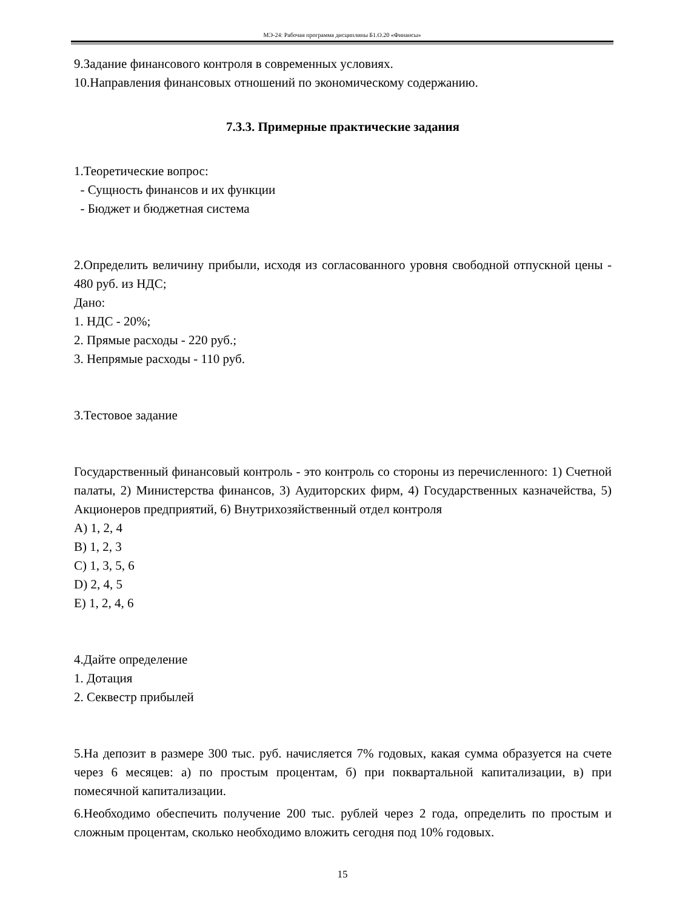МЭ-24: Рабочая программа дисциплины Б1.О.20 «Финансы»
9.Задание финансового контроля в современных условиях.
10.Направления финансовых отношений по экономическому содержанию.
7.3.3. Примерные практические задания
1.Теоретические вопрос:
- Сущность финансов и их функции
- Бюджет и бюджетная система
2.Определить величину прибыли, исходя из согласованного уровня свободной отпускной цены - 480 руб. из НДС;
Дано:
1. НДС - 20%;
2. Прямые расходы - 220 руб.;
3. Непрямые расходы - 110 руб.
3.Тестовое задание
Государственный финансовый контроль - это контроль со стороны из перечисленного: 1) Счетной палаты, 2) Министерства финансов, 3) Аудиторских фирм, 4) Государственных казначейства, 5) Акционеров предприятий, 6) Внутрихозяйственный отдел контроля
A) 1, 2, 4
B) 1, 2, 3
C) 1, 3, 5, 6
D) 2, 4, 5
E) 1, 2, 4, 6
4.Дайте определение
1. Дотация
2. Секвестр прибылей
5.На депозит в размере 300 тыс. руб. начисляется 7% годовых, какая сумма образуется на счете через 6 месяцев: а) по простым процентам, б) при поквартальной капитализации, в) при помесячной капитализации.
6.Необходимо обеспечить получение 200 тыс. рублей через 2 года, определить по простым и сложным процентам, сколько необходимо вложить сегодня под 10% годовых.
15